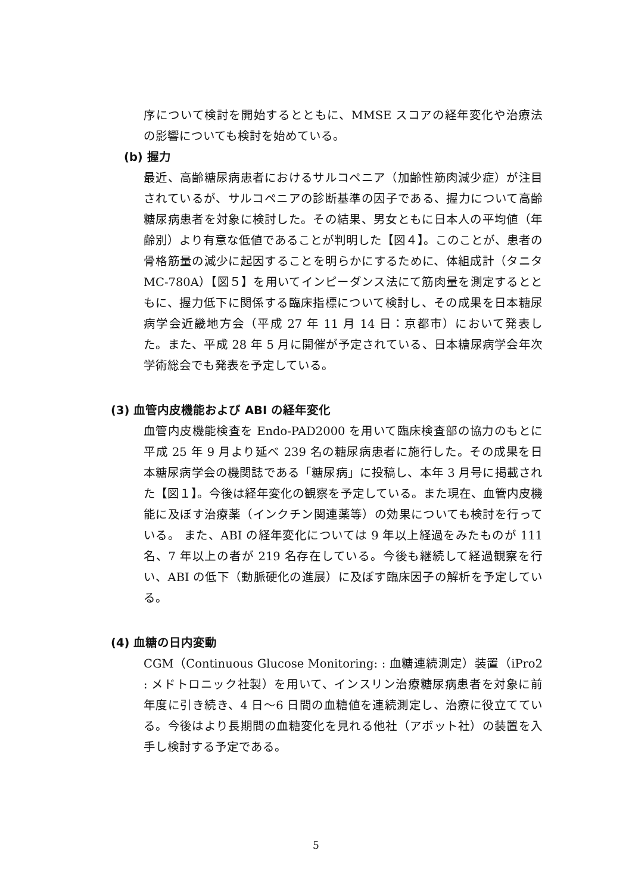序について検討を開始するとともに、MMSE スコアの経年変化や治療法の影響についても検討を始めている。
(b) 握力
最近、高齢糖尿病患者におけるサルコペニア（加齢性筋肉減少症）が注目されているが、サルコペニアの診断基準の因子である、握力について高齢糖尿病患者を対象に検討した。その結果、男女ともに日本人の平均値（年齢別）より有意な低値であることが判明した【図４】。このことが、患者の骨格筋量の減少に起因することを明らかにするために、体組成計（タニタ MC-780A）【図５】を用いてインピーダンス法にて筋肉量を測定するとともに、握力低下に関係する臨床指標について検討し、その成果を日本糖尿病学会近畿地方会（平成 27 年 11 月 14 日：京都市）において発表した。また、平成 28 年 5 月に開催が予定されている、日本糖尿病学会年次学術総会でも発表を予定している。
(3) 血管内皮機能および ABI の経年変化
血管内皮機能検査を Endo-PAD2000 を用いて臨床検査部の協力のもとに平成 25 年 9 月より延べ 239 名の糖尿病患者に施行した。その成果を日本糖尿病学会の機関誌である「糖尿病」に投稿し、本年 3 月号に掲載された【図１】。今後は経年変化の観察を予定している。また現在、血管内皮機能に及ぼす治療薬（インクチン関連薬等）の効果についても検討を行っている。 また、ABI の経年変化については 9 年以上経過をみたものが 111 名、7 年以上の者が 219 名存在している。今後も継続して経過観察を行い、ABI の低下（動脈硬化の進展）に及ぼす臨床因子の解析を予定している。
(4) 血糖の日内変動
CGM（Continuous Glucose Monitoring: : 血糖連続測定）装置（iPro2 : メドトロニック社製）を用いて、インスリン治療糖尿病患者を対象に前年度に引き続き、4 日～6 日間の血糖値を連続測定し、治療に役立てている。今後はより長期間の血糖変化を見れる他社（アボット社）の装置を入手し検討する予定である。
5